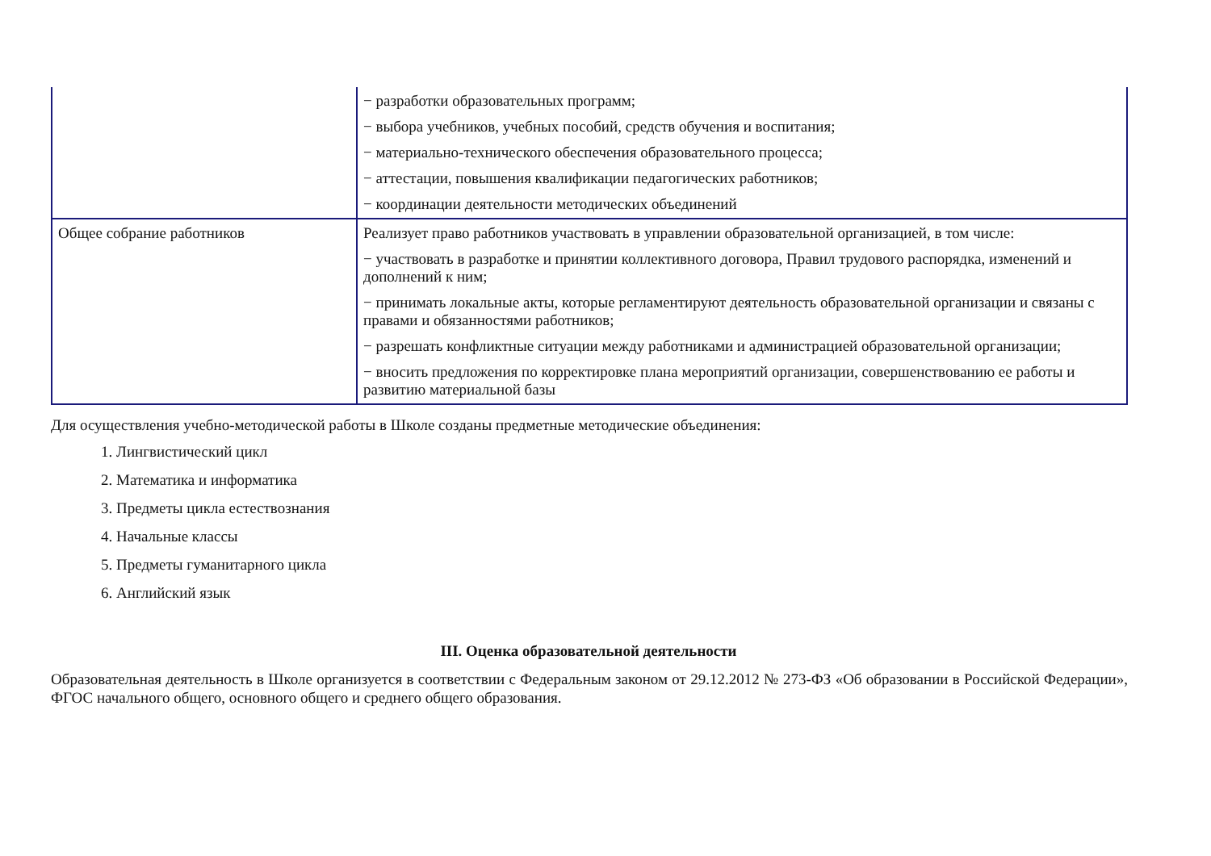| | − разработки образовательных программ; − выбора учебников, учебных пособий, средств обучения и воспитания; − материально-технического обеспечения образовательного процесса; − аттестации, повышения квалификации педагогических работников; − координации деятельности методических объединений |
| Общее собрание работников | Реализует право работников участвовать в управлении образовательной организацией, в том числе: − участвовать в разработке и принятии коллективного договора, Правил трудового распорядка, изменений и дополнений к ним; − принимать локальные акты, которые регламентируют деятельность образовательной организации и связаны с правами и обязанностями работников; − разрешать конфликтные ситуации между работниками и администрацией образовательной организации; − вносить предложения по корректировке плана мероприятий организации, совершенствованию ее работы и развитию материальной базы |
Для осуществления учебно-методической работы в Школе созданы предметные методические объединения:
1. Лингвистический цикл
2. Математика и информатика
3. Предметы цикла естествознания
4. Начальные классы
5. Предметы гуманитарного цикла
6. Английский язык
III. Оценка образовательной деятельности
Образовательная деятельность в Школе организуется в соответствии с Федеральным законом от 29.12.2012 № 273-ФЗ «Об образовании в Российской Федерации», ФГОС начального общего, основного общего и среднего общего образования.